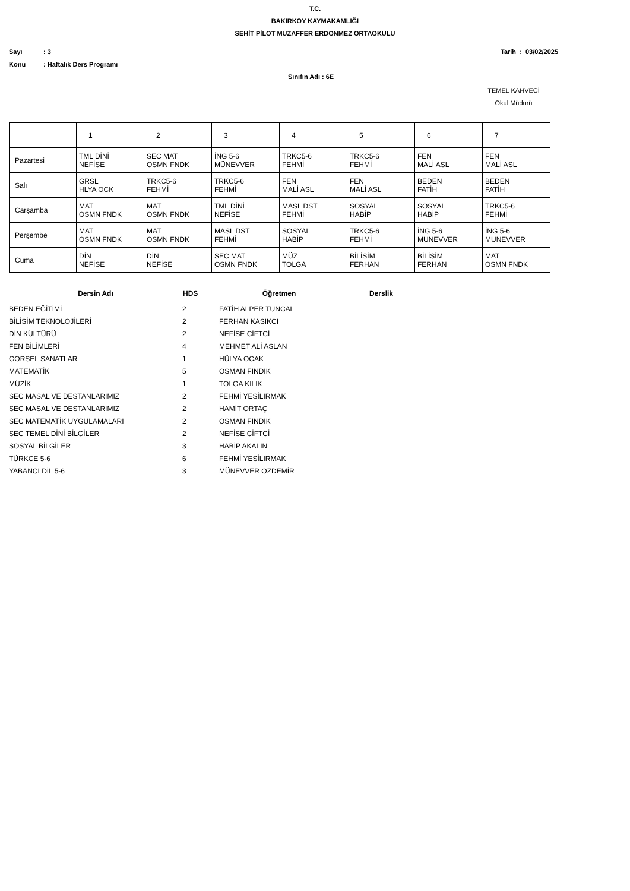T.C.
BAKIRKOY KAYMAKAMLIĞI
SEHİT PİLOT MUZAFFER ERDONMEZ ORTAOKULU
Sayı: 3 Tarih : 03/02/2025
Konu: Haftalık Ders Programı
Sınıfın Adı : 6E
TEMEL KAHVECİ
Okul Müdürü
| | 1 | 2 | 3 | 4 | 5 | 6 | 7 |
| Pazartesi | TML DİNİ NEFİSE | SEC MAT OSMN FNDK | İNG 5-6 MÜNEVVER | TRKC5-6 FEHMİ | TRKC5-6 FEHMİ | FEN MALİ ASL | FEN MALİ ASL |
| Salı | GRSL HLYA OCK | TRKC5-6 FEHMİ | TRKC5-6 FEHMİ | FEN MALİ ASL | FEN MALİ ASL | BEDEN FATİH | BEDEN FATİH |
| Carşamba | MAT OSMN FNDK | MAT OSMN FNDK | TML DİNİ NEFİSE | MASL DST FEHMİ | SOSYAL HABİP | SOSYAL HABİP | TRKC5-6 FEHMİ |
| Perşembe | MAT OSMN FNDK | MAT OSMN FNDK | MASL DST FEHMİ | SOSYAL HABİP | TRKC5-6 FEHMİ | İNG 5-6 MÜNEVVER | İNG 5-6 MÜNEVVER |
| Cuma | DİN NEFİSE | DİN NEFİSE | SEC MAT OSMN FNDK | MÜZ TOLGA | BİLİSİM FERHAN | BİLİSİM FERHAN | MAT OSMN FNDK |
| Dersin Adı | HDS | Öğretmen | Derslik |
| --- | --- | --- | --- |
| BEDEN EĞİTİMİ | 2 | FATİH ALPER TUNCAL | |
| BİLİSİM TEKNOLOJİLERİ | 2 | FERHAN KASIKCI | |
| DİN KÜLTÜRÜ | 2 | NEFİSE CİFTCİ | |
| FEN BİLİMLERİ | 4 | MEHMET ALİ ASLAN | |
| GORSEL SANATLAR | 1 | HÜLYA OCAK | |
| MATEMATİK | 5 | OSMAN FINDIK | |
| MÜZİK | 1 | TOLGA KILIK | |
| SEC MASAL VE DESTANLARIMIZ | 2 | FEHMİ YESİLIRMAK | |
| SEC MASAL VE DESTANLARIMIZ | 2 | HAMİT ORTAÇ | |
| SEC MATEMATİK UYGULAMALARI | 2 | OSMAN FINDIK | |
| SEC TEMEL DİNİ BİLGİLER | 2 | NEFİSE CİFTCİ | |
| SOSYAL BİLGİLER | 3 | HABİP AKALIN | |
| TÜRKCE 5-6 | 6 | FEHMİ YESİLIRMAK | |
| YABANCI DİL 5-6 | 3 | MÜNEVVER OZDEMİR | |